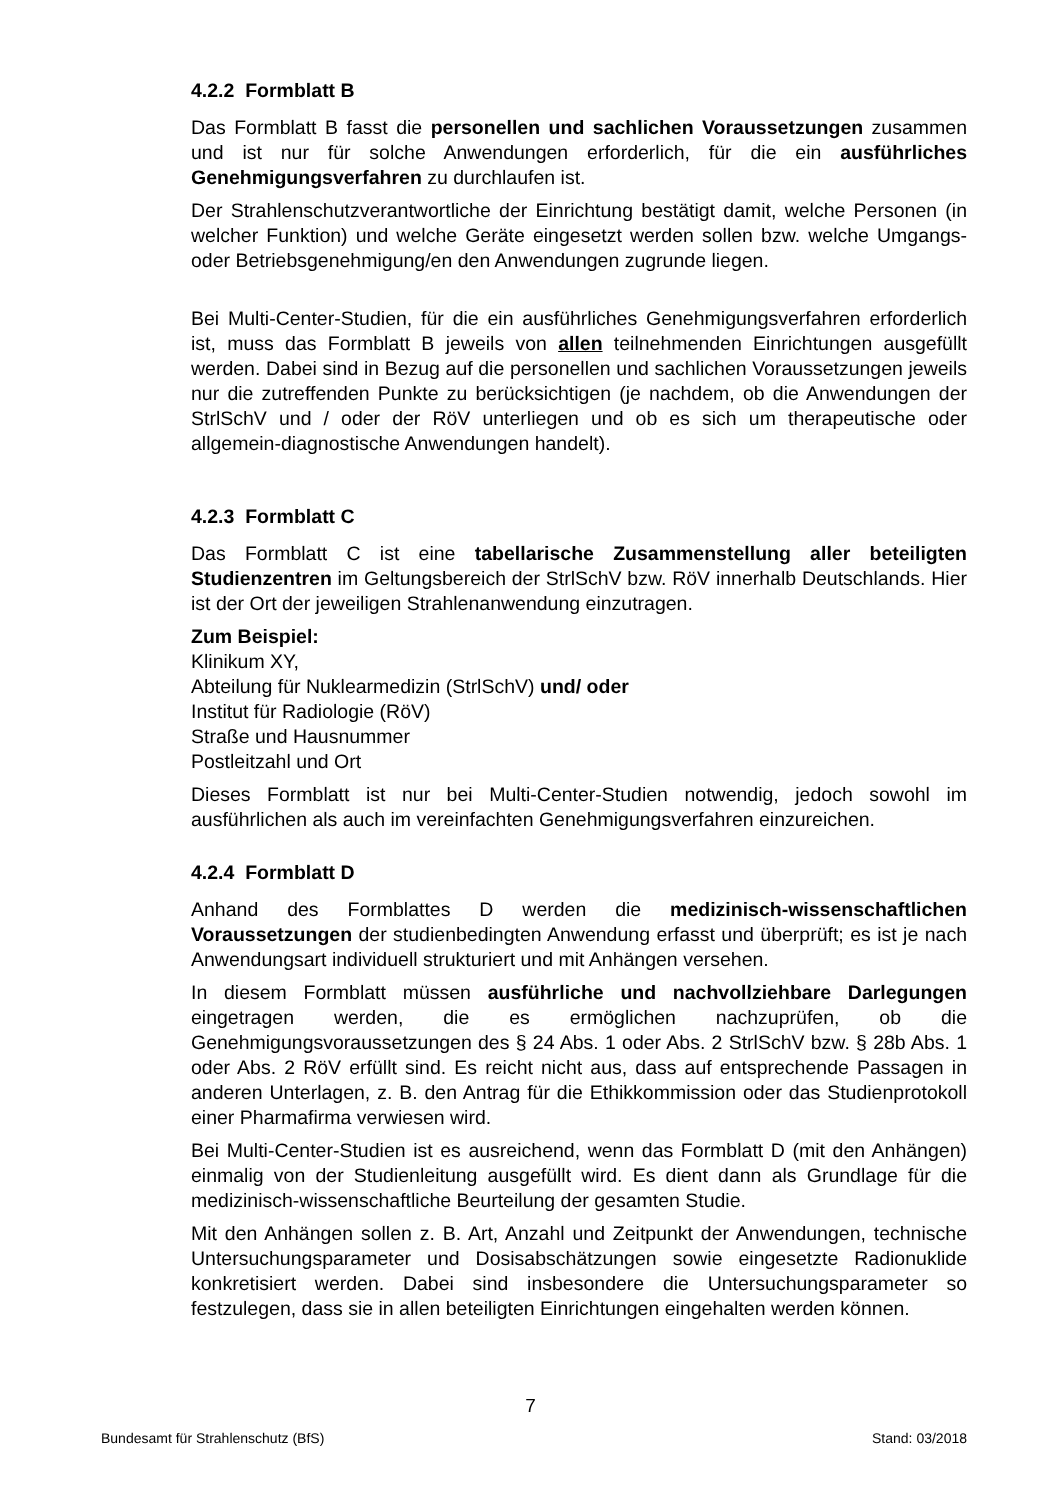4.2.2 Formblatt B
Das Formblatt B fasst die personellen und sachlichen Voraussetzungen zusammen und ist nur für solche Anwendungen erforderlich, für die ein ausführliches Genehmigungsverfahren zu durchlaufen ist.
Der Strahlenschutzverantwortliche der Einrichtung bestätigt damit, welche Personen (in welcher Funktion) und welche Geräte eingesetzt werden sollen bzw. welche Umgangs- oder Betriebsgenehmigung/en den Anwendungen zugrunde liegen.
Bei Multi-Center-Studien, für die ein ausführliches Genehmigungsverfahren erforderlich ist, muss das Formblatt B jeweils von allen teilnehmenden Einrichtungen ausgefüllt werden. Dabei sind in Bezug auf die personellen und sachlichen Voraussetzungen jeweils nur die zutreffenden Punkte zu berücksichtigen (je nachdem, ob die Anwendungen der StrlSchV und / oder der RöV unterliegen und ob es sich um therapeutische oder allgemein-diagnostische Anwendungen handelt).
4.2.3 Formblatt C
Das Formblatt C ist eine tabellarische Zusammenstellung aller beteiligten Studienzentren im Geltungsbereich der StrlSchV bzw. RöV innerhalb Deutschlands. Hier ist der Ort der jeweiligen Strahlenanwendung einzutragen.
Zum Beispiel:
Klinikum XY,
Abteilung für Nuklearmedizin (StrlSchV) und/ oder
Institut für Radiologie (RöV)
Straße und Hausnummer
Postleitzahl und Ort
Dieses Formblatt ist nur bei Multi-Center-Studien notwendig, jedoch sowohl im ausführlichen als auch im vereinfachten Genehmigungsverfahren einzureichen.
4.2.4 Formblatt D
Anhand des Formblattes D werden die medizinisch-wissenschaftlichen Voraussetzungen der studienbedingten Anwendung erfasst und überprüft; es ist je nach Anwendungsart individuell strukturiert und mit Anhängen versehen.
In diesem Formblatt müssen ausführliche und nachvollziehbare Darlegungen eingetragen werden, die es ermöglichen nachzuprüfen, ob die Genehmigungsvoraussetzungen des § 24 Abs. 1 oder Abs. 2 StrlSchV bzw. § 28b Abs. 1 oder Abs. 2 RöV erfüllt sind. Es reicht nicht aus, dass auf entsprechende Passagen in anderen Unterlagen, z. B. den Antrag für die Ethikkommission oder das Studienprotokoll einer Pharmafirma verwiesen wird.
Bei Multi-Center-Studien ist es ausreichend, wenn das Formblatt D (mit den Anhängen) einmalig von der Studienleitung ausgefüllt wird. Es dient dann als Grundlage für die medizinisch-wissenschaftliche Beurteilung der gesamten Studie.
Mit den Anhängen sollen z. B. Art, Anzahl und Zeitpunkt der Anwendungen, technische Untersuchungsparameter und Dosisabschätzungen sowie eingesetzte Radionuklide konkretisiert werden. Dabei sind insbesondere die Untersuchungsparameter so festzulegen, dass sie in allen beteiligten Einrichtungen eingehalten werden können.
7
Bundesamt für Strahlenschutz (BfS) Stand: 03/2018